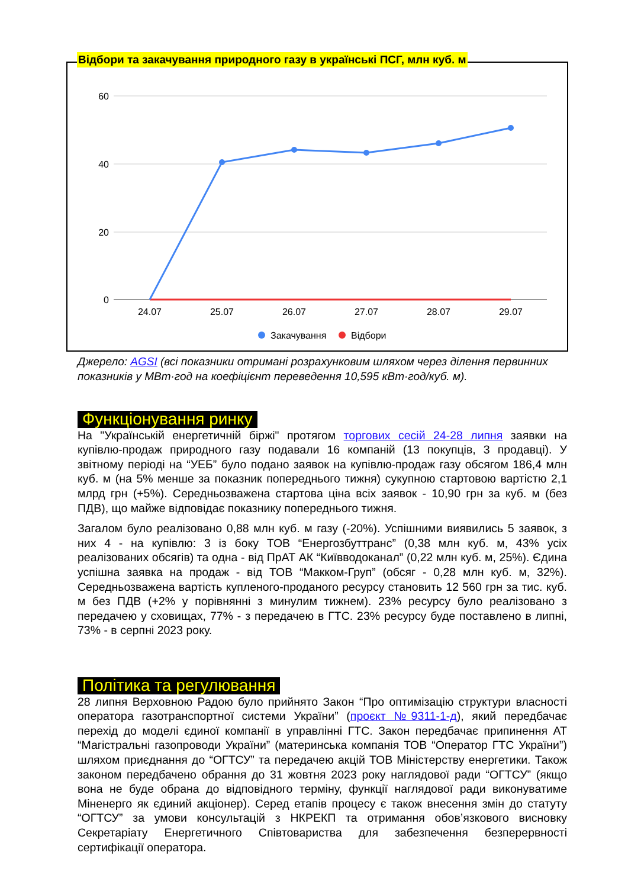60
40
20
0
24.07
25.07
26.07
27.07
28.07
29.07
Закачування
Відбори
Відбори та закачування природного газу в українські ПСГ, млн куб. м
Джерело: AGSI (всі показники отримані розрахунковим шляхом через ділення первинних показників у МВт·год на коефіцієнт переведення 10,595 кВт·год/куб. м).
Функціонування ринку
На "Українській енергетичній біржі" протягом торгових сесій 24-28 липня заявки на купівлю-продаж природного газу подавали 16 компаній (13 покупців, 3 продавці). У звітному періоді на “УЕБ” було подано заявок на купівлю-продаж газу обсягом 186,4 млн куб. м (на 5% менше за показник попереднього тижня) сукупною стартовою вартістю 2,1 млрд грн (+5%). Середньозважена стартова ціна всіх заявок - 10,90 грн за куб. м (без ПДВ), що майже відповідає показнику попереднього тижня.
Загалом було реалізовано 0,88 млн куб. м газу (-20%). Успішними виявились 5 заявок, з них 4 - на купівлю: 3 із боку ТОВ “Енергозбуттранс” (0,38 млн куб. м, 43% усіх реалізованих обсягів) та одна - від ПрАТ АК “Київводоканал” (0,22 млн куб. м, 25%). Єдина успішна заявка на продаж - від ТОВ “Макком-Груп” (обсяг - 0,28 млн куб. м, 32%). Середньозважена вартість купленого-проданого ресурсу становить 12 560 грн за тис. куб. м без ПДВ (+2% у порівнянні з минулим тижнем). 23% ресурсу було реалізовано з передачею у сховищах, 77% - з передачею в ГТС. 23% ресурсу буде поставлено в липні, 73% - в серпні 2023 року.
Політика та регулювання
28 липня Верховною Радою було прийнято Закон “Про оптимізацію структури власності оператора газотранспортної системи України” (проєкт №9311-1-д), який передбачає перехід до моделі єдиної компанії в управлінні ГТС. Закон передбачає припинення АТ “Магістральні газопроводи України” (материнська компанія ТОВ “Оператор ГТС України”) шляхом приєднання до “ОГТСУ” та передачею акцій ТОВ Міністерству енергетики. Також законом передбачено обрання до 31 жовтня 2023 року наглядової ради “ОГТСУ” (якщо вона не буде обрана до відповідного терміну, функції наглядової ради виконуватиме Міненерго як єдиний акціонер). Серед етапів процесу є також внесення змін до статуту “ОГТСУ” за умови консультацій з НКРЕКП та отримання обов’язкового висновку Секретаріату Енергетичного Співтовариства для забезпечення безперервності сертифікації оператора.